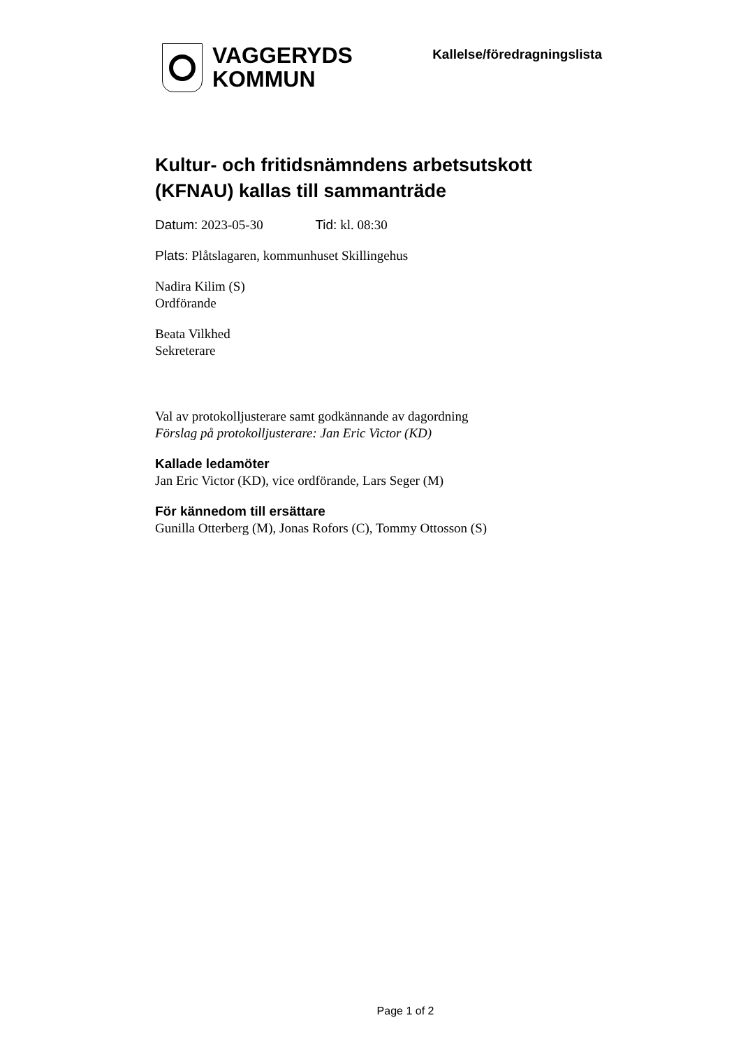VAGGERYDS
KOMMUN
Kallelse/föredragningslista
Kultur- och fritidsnämndens arbetsutskott (KFNAU) kallas till sammanträde
Datum: 2023-05-30 Tid: kl. 08:30
Plats: Plåtslagaren, kommunhuset Skillingehus
Nadira Kilim (S)
Ordförande
Beata Vilkhed
Sekreterare
Val av protokolljusterare samt godkännande av dagordning
Förslag på protokolljusterare: Jan Eric Victor (KD)
Kallade ledamöter
Jan Eric Victor (KD), vice ordförande, Lars Seger (M)
För kännedom till ersättare
Gunilla Otterberg (M), Jonas Rofors (C), Tommy Ottosson (S)
Page 1 of 2